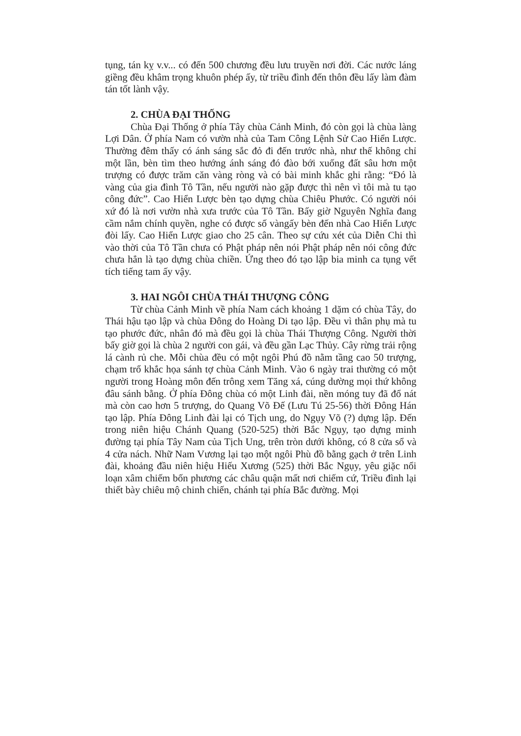tụng, tán kỵ v.v... có đến 500 chương đều lưu truyền nơi đời. Các nước láng giềng đều khâm trọng khuôn phép ấy, từ triều đình đến thôn đều lấy làm đàm tán tốt lành vậy.
2. CHÙA ĐẠI THỐNG
Chùa Đại Thống ở phía Tây chùa Cảnh Minh, đó còn gọi là chùa làng Lợi Dân. Ở phía Nam có vườn nhà của Tam Công Lệnh Sử Cao Hiển Lược. Thường đêm thấy có ánh sáng sắc đỏ đi đến trước nhà, như thế không chỉ một lần, bèn tìm theo hướng ánh sáng đó đào bới xuống đất sâu hơn một trượng có được trăm căn vàng ròng và có bài minh khắc ghi rằng: “Đó là vàng của gia đình Tô Tần, nếu người nào gặp được thì nên vì tôi mà tu tạo công đức”. Cao Hiển Lược bèn tạo dựng chùa Chiêu Phước. Có người nói xứ đó là nơi vườn nhà xưa trước của Tô Tần. Bấy giờ Nguyên Nghĩa đang cầm nắm chính quyền, nghe có được số vàngấy bèn đến nhà Cao Hiển Lược đòi lấy. Cao Hiển Lược giao cho 25 cân. Theo sự cứu xét của Diễn Chi thì vào thời của Tô Tần chưa có Phật pháp nên nói Phật pháp nên nói công đức chưa hẳn là tạo dựng chùa chiền. Ứng theo đó tạo lập bia minh ca tụng vết tích tiếng tam ấy vậy.
3. HAI NGÔI CHÙA THÁI THƯỢNG CÔNG
Từ chùa Cảnh Minh về phía Nam cách khoảng 1 dặm có chùa Tây, do Thái hậu tạo lập và chùa Đông do Hoàng Di tạo lập. Đều vì thân phụ mà tu tạo phước đức, nhân đó mà đều gọi là chùa Thái Thượng Công. Người thời bấy giờ gọi là chùa 2 người con gái, và đều gần Lạc Thủy. Cây rừng trải rộng lá cành rủ che. Mỗi chùa đều có một ngôi Phú đồ nằm tầng cao 50 trượng, chạm trổ khắc họa sánh tợ chùa Cảnh Minh. Vào 6 ngày trai thường có một người trong Hoàng môn đến trông xem Tăng xá, cúng dường mọi thứ không đâu sánh bằng. Ở phía Đông chùa có một Linh đài, nền móng tuy đã đổ nát mà còn cao hơn 5 trượng, do Quang Võ Đế (Lưu Tú 25-56) thời Đông Hán tạo lập. Phía Đông Linh đài lại có Tịch ung, do Ngụy Võ (?) dựng lập. Đến trong niên hiệu Chánh Quang (520-525) thời Bắc Ngụy, tạo dựng minh đường tại phía Tây Nam của Tịch Ung, trên tròn dưới không, có 8 cửa sổ và 4 cửa nách. Nhữ Nam Vương lại tạo một ngôi Phù đồ bằng gạch ở trên Linh đài, khoảng đầu niên hiệu Hiếu Xương (525) thời Bắc Ngụy, yêu giặc nổi loạn xâm chiếm bốn phương các châu quận mất nơi chiếm cứ, Triều đình lại thiết bày chiêu mộ chinh chiến, chánh tại phía Bắc đường. Mọi